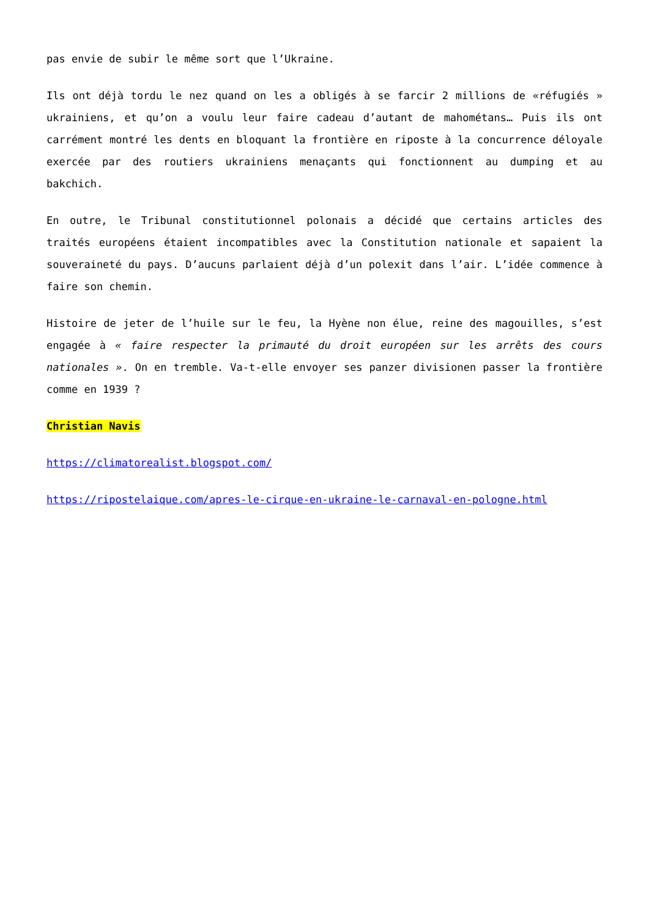pas envie de subir le même sort que l’Ukraine.
Ils ont déjà tordu le nez quand on les a obligés à se farcir 2 millions de «réfugiés » ukrainiens, et qu’on a voulu leur faire cadeau d’autant de mahométans… Puis ils ont carrément montré les dents en bloquant la frontière en riposte à la concurrence déloyale exercée par des routiers ukrainiens menaçants qui fonctionnent au dumping et au bakchich.
En outre, le Tribunal constitutionnel polonais a décidé que certains articles des traités européens étaient incompatibles avec la Constitution nationale et sapaient la souveraineté du pays. D’aucuns parlaient déjà d’un polexit dans l’air. L’idée commence à faire son chemin.
Histoire de jeter de l’huile sur le feu, la Hyène non élue, reine des magouilles, s’est engagée à « faire respecter la primauté du droit européen sur les arrêts des cours nationales ». On en tremble. Va-t-elle envoyer ses panzer divisionen passer la frontière comme en 1939 ?
Christian Navis
https://climatorealist.blogspot.com/
https://ripostelaique.com/apres-le-cirque-en-ukraine-le-carnaval-en-pologne.html